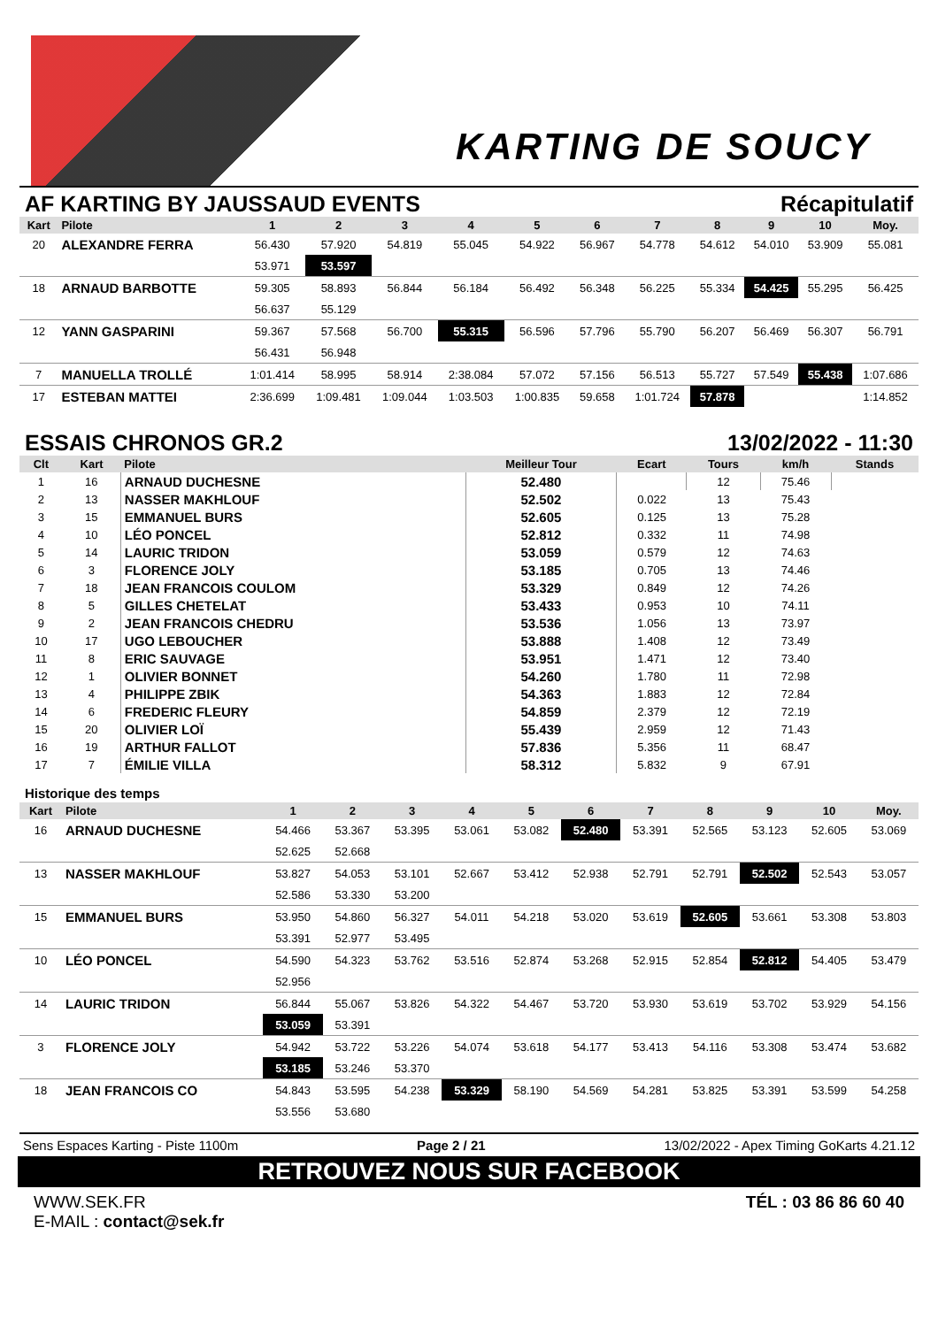KARTING DE SOUCY
AF KARTING BY JAUSSAUD EVENTS Récapitulatif
| Kart | Pilote | 1 | 2 | 3 | 4 | 5 | 6 | 7 | 8 | 9 | 10 | Moy. |
| --- | --- | --- | --- | --- | --- | --- | --- | --- | --- | --- | --- | --- |
| 20 | ALEXANDRE FERRA | 56.430 | 57.920 | 54.819 | 55.045 | 54.922 | 56.967 | 54.778 | 54.612 | 54.010 | 53.909 | 55.081 |
| | | 53.971 | 53.597 | | | | | | | | | |
| 18 | ARNAUD BARBOTTE | 59.305 | 58.893 | 56.844 | 56.184 | 56.492 | 56.348 | 56.225 | 55.334 | 54.425 | 55.295 | 56.425 |
| | | 56.637 | 55.129 | | | | | | | | | |
| 12 | YANN GASPARINI | 59.367 | 57.568 | 56.700 | 55.315 | 56.596 | 57.796 | 55.790 | 56.207 | 56.469 | 56.307 | 56.791 |
| | | 56.431 | 56.948 | | | | | | | | | |
| 7 | MANUELLA TROLLÉ | 1:01.414 | 58.995 | 58.914 | 2:38.084 | 57.072 | 57.156 | 56.513 | 55.727 | 57.549 | 55.438 | 1:07.686 |
| 17 | ESTEBAN MATTEI | 2:36.699 | 1:09.481 | 1:09.044 | 1:03.503 | 1:00.835 | 59.658 | 1:01.724 | 57.878 | | | 1:14.852 |
ESSAIS CHRONOS GR.2 13/02/2022 - 11:30
| Clt | Kart | Pilote | Meilleur Tour | Ecart | Tours | km/h | Stands |
| --- | --- | --- | --- | --- | --- | --- | --- |
| 1 | 16 | ARNAUD DUCHESNE | 52.480 | | 12 | 75.46 | |
| 2 | 13 | NASSER MAKHLOUF | 52.502 | 0.022 | 13 | 75.43 | |
| 3 | 15 | EMMANUEL BURS | 52.605 | 0.125 | 13 | 75.28 | |
| 4 | 10 | LÉO PONCEL | 52.812 | 0.332 | 11 | 74.98 | |
| 5 | 14 | LAURIC TRIDON | 53.059 | 0.579 | 12 | 74.63 | |
| 6 | 3 | FLORENCE JOLY | 53.185 | 0.705 | 13 | 74.46 | |
| 7 | 18 | JEAN FRANCOIS COULOM | 53.329 | 0.849 | 12 | 74.26 | |
| 8 | 5 | GILLES CHETELAT | 53.433 | 0.953 | 10 | 74.11 | |
| 9 | 2 | JEAN FRANCOIS CHEDRU | 53.536 | 1.056 | 13 | 73.97 | |
| 10 | 17 | UGO LEBOUCHER | 53.888 | 1.408 | 12 | 73.49 | |
| 11 | 8 | ERIC SAUVAGE | 53.951 | 1.471 | 12 | 73.40 | |
| 12 | 1 | OLIVIER BONNET | 54.260 | 1.780 | 11 | 72.98 | |
| 13 | 4 | PHILIPPE ZBIK | 54.363 | 1.883 | 12 | 72.84 | |
| 14 | 6 | FREDERIC FLEURY | 54.859 | 2.379 | 12 | 72.19 | |
| 15 | 20 | OLIVIER LOÏ | 55.439 | 2.959 | 12 | 71.43 | |
| 16 | 19 | ARTHUR FALLOT | 57.836 | 5.356 | 11 | 68.47 | |
| 17 | 7 | ÉMILIE VILLA | 58.312 | 5.832 | 9 | 67.91 | |
Historique des temps
| Kart | Pilote | 1 | 2 | 3 | 4 | 5 | 6 | 7 | 8 | 9 | 10 | Moy. |
| --- | --- | --- | --- | --- | --- | --- | --- | --- | --- | --- | --- | --- |
| 16 | ARNAUD DUCHESNE | 54.466 | 53.367 | 53.395 | 53.061 | 53.082 | 52.480 | 53.391 | 52.565 | 53.123 | 52.605 | 53.069 |
| | | 52.625 | 52.668 | | | | | | | | | |
| 13 | NASSER MAKHLOUF | 53.827 | 54.053 | 53.101 | 52.667 | 53.412 | 52.938 | 52.791 | 52.791 | 52.502 | 52.543 | 53.057 |
| | | 52.586 | 53.330 | 53.200 | | | | | | | | |
| 15 | EMMANUEL BURS | 53.950 | 54.860 | 56.327 | 54.011 | 54.218 | 53.020 | 53.619 | 52.605 | 53.661 | 53.308 | 53.803 |
| | | 53.391 | 52.977 | 53.495 | | | | | | | | |
| 10 | LÉO PONCEL | 54.590 | 54.323 | 53.762 | 53.516 | 52.874 | 53.268 | 52.915 | 52.854 | 52.812 | 54.405 | 53.479 |
| | | 52.956 | | | | | | | | | | |
| 14 | LAURIC TRIDON | 56.844 | 55.067 | 53.826 | 54.322 | 54.467 | 53.720 | 53.930 | 53.619 | 53.702 | 53.929 | 54.156 |
| | | 53.059 | 53.391 | | | | | | | | | |
| 3 | FLORENCE JOLY | 54.942 | 53.722 | 53.226 | 54.074 | 53.618 | 54.177 | 53.413 | 54.116 | 53.308 | 53.474 | 53.682 |
| | | 53.185 | 53.246 | 53.370 | | | | | | | | |
| 18 | JEAN FRANCOIS CO | 54.843 | 53.595 | 54.238 | 53.329 | 58.190 | 54.569 | 54.281 | 53.825 | 53.391 | 53.599 | 54.258 |
| | | 53.556 | 53.680 | | | | | | | | | |
Sens Espaces Karting - Piste 1100m Page 2 / 21 13/02/2022 - Apex Timing GoKarts 4.21.12
RETROUVEZ NOUS SUR FACEBOOK
WWW.SEK.FR
E-MAIL : contact@sek.fr
TÉL : 03 86 86 60 40